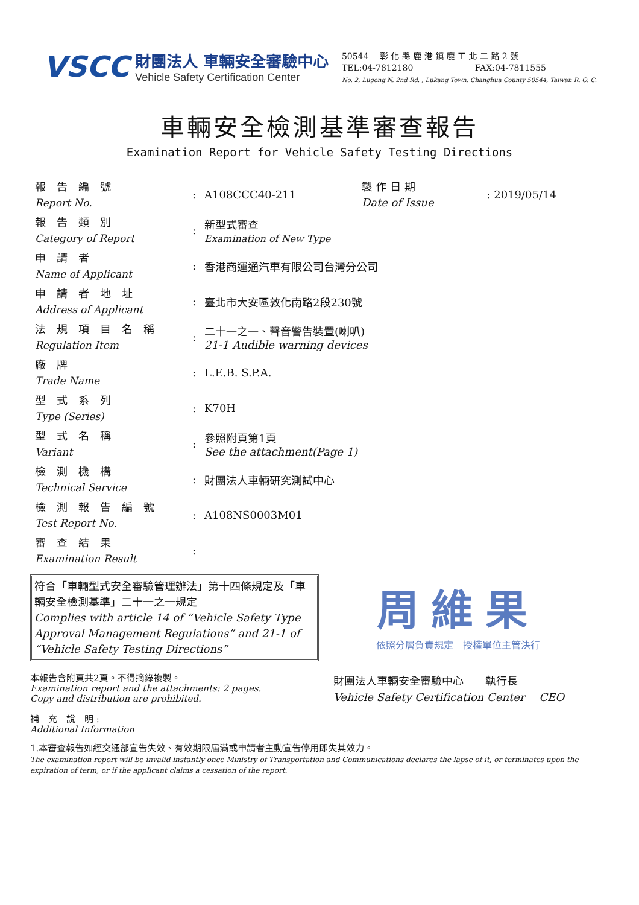VSCC
財團法人 車輛安全審驗中心
Vehicle Safety Certification Center
50544　 彰 化 縣 鹿 港 鎮 鹿 工 北 二 路 2 號
TEL:04-7812180 　　　　　　　FAX:04-7811555
No. 2, Lugong N. 2nd Rd. , Lukang Town, Changhua County 50544, Taiwan R. O. C.
車輛安全檢測基準審查報告
Examination Report for Vehicle Safety Testing Directions
| 報 告 編 號 Report No. | : | A108CCC40-211 | 製 作 日 期 Date of Issue | : 2019/05/14 |
| 報 告 類 別 Category of Report | : | 新型式審查 Examination of New Type | | |
| 申 請 者 Name of Applicant | : | 香港商運通汽車有限公司台灣分公司 | | |
| 申 請 者 地 址 Address of Applicant | : | 臺北市大安區敦化南路2段230號 | | |
| 法 規 項 目 名 稱 Regulation Item | : | 二十一之一、聲音警告裝置(喇叭) 21-1 Audible warning devices | | |
| 廠 牌 Trade Name | : | L.E.B. S.P.A. | | |
| 型 式 系 列 Type (Series) | : | K70H | | |
| 型 式 名 稱 Variant | : | 參照附頁第1頁 See the attachment(Page 1) | | |
| 檢 測 機 構 Technical Service | : | 財團法人車輛研究測試中心 | | |
| 檢 測 報 告 編 號 Test Report No. | : | A108NS0003M01 | | |
| 審 查 結 果 Examination Result | : | | | |
符合「車輛型式安全審驗管理辦法」第十四條規定及「車輛安全檢測基準」二十一之一規定
Complies with article 14 of “Vehicle Safety Type Approval Management Regulations” and 21-1 of “Vehicle Safety Testing Directions”
周維果
依照分層負責規定　授權單位主管決行
本報告含附頁共2頁。不得摘錄複製。
Examination report and the attachments: 2 pages.
Copy and distribution are prohibited.
補　充　說　明 :
Additional Information
財團法人車輛安全審驗中心　　執行長
Vehicle Safety Certification Center　 CEO
1.本審查報告如經交通部宣告失效、有效期限屆滿或申請者主動宣告停用即失其效力。
The examination report will be invalid instantly once Ministry of Transportation and Communications declares the lapse of it, or terminates upon the expiration of term, or if the applicant claims a cessation of the report.